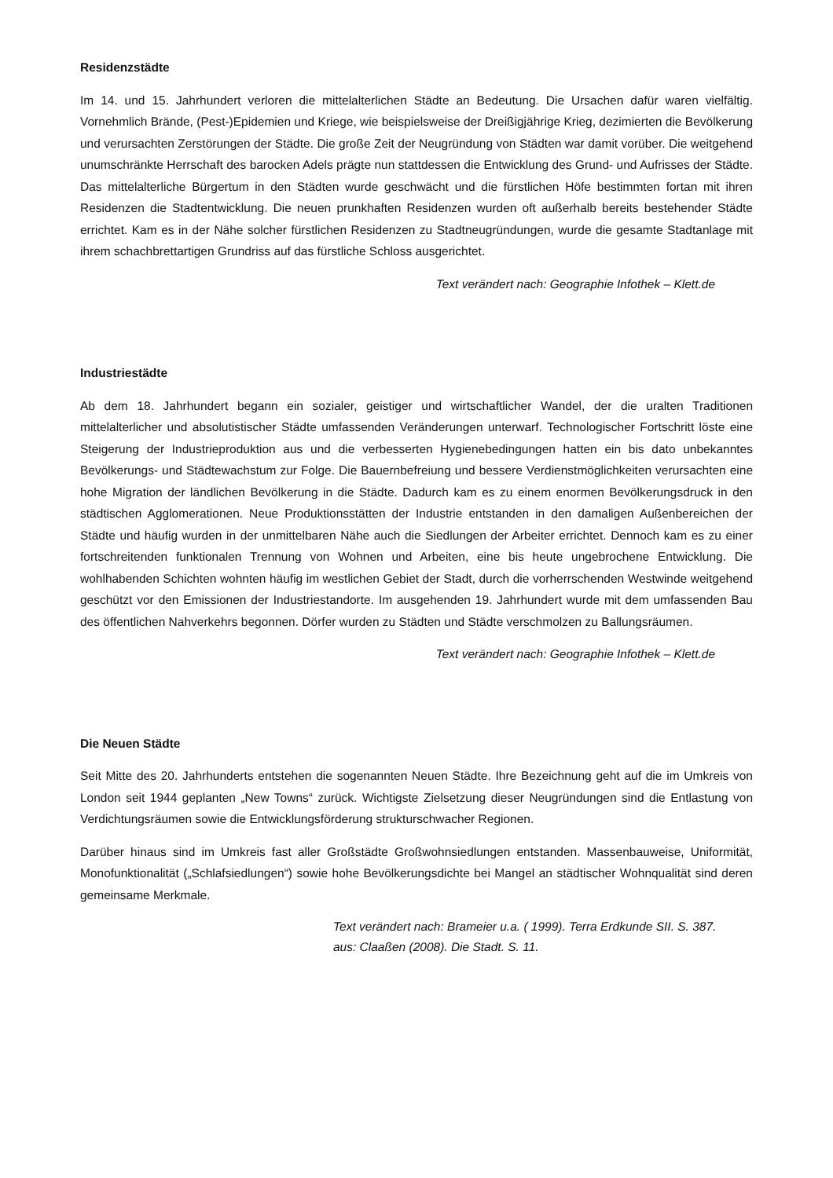Residenzstädte
Im 14. und 15. Jahrhundert verloren die mittelalterlichen Städte an Bedeutung. Die Ursachen dafür waren vielfältig. Vornehmlich Brände, (Pest-)Epidemien und Kriege, wie beispielsweise der Dreißigjährige Krieg, dezimierten die Bevölkerung und verursachten Zerstörungen der Städte. Die große Zeit der Neugründung von Städten war damit vorüber. Die weitgehend unumschränkte Herrschaft des barocken Adels prägte nun stattdessen die Entwicklung des Grund- und Aufrisses der Städte. Das mittelalterliche Bürgertum in den Städten wurde geschwächt und die fürstlichen Höfe bestimmten fortan mit ihren Residenzen die Stadtentwicklung. Die neuen prunkhaften Residenzen wurden oft außerhalb bereits bestehender Städte errichtet. Kam es in der Nähe solcher fürstlichen Residenzen zu Stadtneugründungen, wurde die gesamte Stadtanlage mit ihrem schachbrettartigen Grundriss auf das fürstliche Schloss ausgerichtet.
Text verändert nach: Geographie Infothek – Klett.de
Industriestädte
Ab dem 18. Jahrhundert begann ein sozialer, geistiger und wirtschaftlicher Wandel, der die uralten Traditionen mittelalterlicher und absolutistischer Städte umfassenden Veränderungen unterwarf. Technologischer Fortschritt löste eine Steigerung der Industrieproduktion aus und die verbesserten Hygienebedingungen hatten ein bis dato unbekanntes Bevölkerungs- und Städtewachstum zur Folge. Die Bauernbefreiung und bessere Verdienstmöglichkeiten verursachten eine hohe Migration der ländlichen Bevölkerung in die Städte. Dadurch kam es zu einem enormen Bevölkerungsdruck in den städtischen Agglomerationen. Neue Produktionsstätten der Industrie entstanden in den damaligen Außenbereichen der Städte und häufig wurden in der unmittelbaren Nähe auch die Siedlungen der Arbeiter errichtet. Dennoch kam es zu einer fortschreitenden funktionalen Trennung von Wohnen und Arbeiten, eine bis heute ungebrochene Entwicklung. Die wohlhabenden Schichten wohnten häufig im westlichen Gebiet der Stadt, durch die vorherrschenden Westwinde weitgehend geschützt vor den Emissionen der Industriestandorte. Im ausgehenden 19. Jahrhundert wurde mit dem umfassenden Bau des öffentlichen Nahverkehrs begonnen. Dörfer wurden zu Städten und Städte verschmolzen zu Ballungsräumen.
Text verändert nach: Geographie Infothek – Klett.de
Die Neuen Städte
Seit Mitte des 20. Jahrhunderts entstehen die sogenannten Neuen Städte. Ihre Bezeichnung geht auf die im Umkreis von London seit 1944 geplanten „New Towns“ zurück. Wichtigste Zielsetzung dieser Neugründungen sind die Entlastung von Verdichtungsräumen sowie die Entwicklungsförderung strukturschwacher Regionen.
Darüber hinaus sind im Umkreis fast aller Großstädte Großwohnsiedlungen entstanden. Massenbauweise, Uniformität, Monofunktionalität („Schlafsiedlungen“) sowie hohe Bevölkerungsdichte bei Mangel an städtischer Wohnqualität sind deren gemeinsame Merkmale.
Text verändert nach: Brameier u.a. ( 1999). Terra Erdkunde SII. S. 387.
aus: Claaßen (2008). Die Stadt. S. 11.